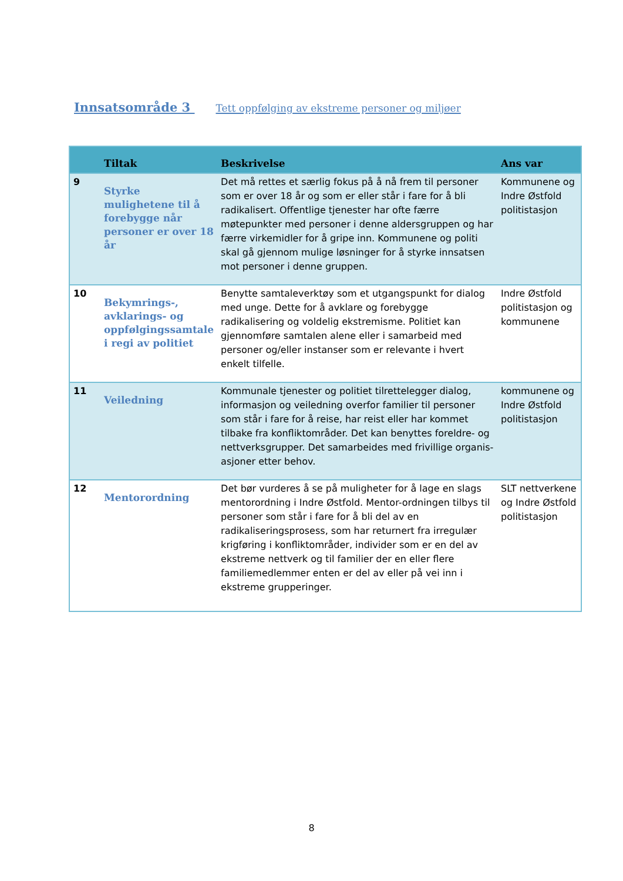Innsatsområde 3 Tett oppfølging av ekstreme personer og miljøer
| | Tiltak | Beskrivelse | Ans var |
| --- | --- | --- | --- |
| 9 | Styrke mulighetene til å forebygge når personer er over 18 år | Det må rettes et særlig fokus på å nå frem til personer som er over 18 år og som er eller står i fare for å bli radikalisert. Offentlige tjenester har ofte færre møtepunkter med personer i denne aldersgruppen og har færre virkemidler for å gripe inn. Kommunene og politi skal gå gjennom mulige løsninger for å styrke innsatsen mot personer i denne gruppen. | Kommunene og Indre Østfold politistasjon |
| 10 | Bekymrings-, avklarings- og oppfølgingssamtale i regi av politiet | Benytte samtaleverktøy som et utgangspunkt for dialog med unge. Dette for å avklare og forebygge radikalisering og voldelig ekstremisme. Politiet kan gjennomføre samtalen alene eller i samarbeid med personer og/eller instanser som er relevante i hvert enkelt tilfelle. | Indre Østfold politistasjon og kommunene |
| 11 | Veiledning | Kommunale tjenester og politiet tilrettelegger dialog, informasjon og veiledning overfor familier til personer som står i fare for å reise, har reist eller har kommet tilbake fra konfliktområder. Det kan benyttes foreldre- og nettverksgrupper. Det samarbeides med frivillige organis-asjoner etter behov. | kommunene og Indre Østfold politistasjon |
| 12 | Mentorordning | Det bør vurderes å se på muligheter for å lage en slags mentorordning i Indre Østfold. Mentor-ordningen tilbys til personer som står i fare for å bli del av en radikaliseringsprosess, som har returnert fra irregulær krigføring i konfliktområder, individer som er en del av ekstreme nettverk og til familier der en eller flere familiemedlemmer enten er del av eller på vei inn i ekstreme grupperinger. | SLT nettverkene og Indre Østfold politistasjon |
8